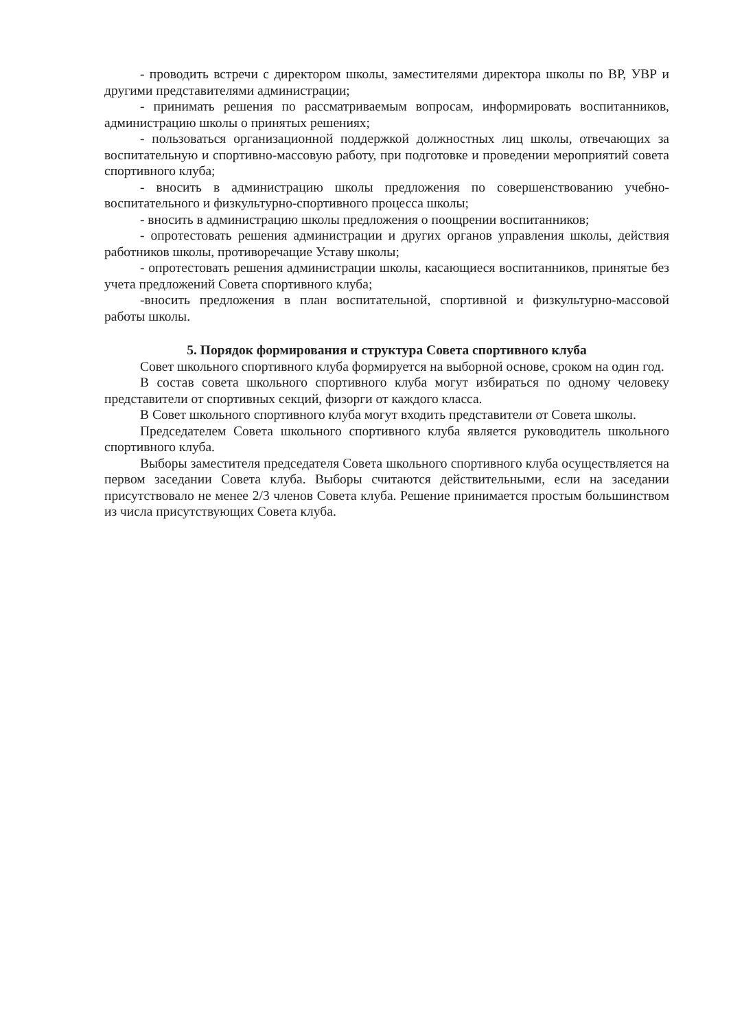- проводить встречи с директором школы, заместителями директора школы по ВР, УВР и другими представителями администрации;
- принимать решения по рассматриваемым вопросам, информировать воспитанников, администрацию школы о принятых решениях;
- пользоваться организационной поддержкой должностных лиц школы, отвечающих за воспитательную и спортивно-массовую работу, при подготовке и проведении мероприятий совета спортивного клуба;
- вносить в администрацию школы предложения по совершенствованию учебно-воспитательного и физкультурно-спортивного процесса школы;
- вносить в администрацию школы предложения о поощрении воспитанников;
- опротестовать решения администрации и других органов управления школы, действия работников школы, противоречащие Уставу школы;
- опротестовать решения администрации школы, касающиеся воспитанников, принятые без учета предложений Совета спортивного клуба;
-вносить предложения в план воспитательной, спортивной и физкультурно-массовой работы школы.
5. Порядок формирования и структура Совета спортивного клуба
Совет школьного спортивного клуба формируется на выборной основе, сроком на один год.
В состав совета школьного спортивного клуба могут избираться по одному человеку представители от спортивных секций, физорги от каждого класса.
В Совет школьного спортивного клуба могут входить представители от Совета школы.
Председателем Совета школьного спортивного клуба является руководитель школьного спортивного клуба.
Выборы заместителя председателя Совета школьного спортивного клуба осуществляется на первом заседании Совета клуба. Выборы считаются действительными, если на заседании присутствовало не менее 2/3 членов Совета клуба. Решение принимается простым большинством из числа присутствующих Совета клуба.